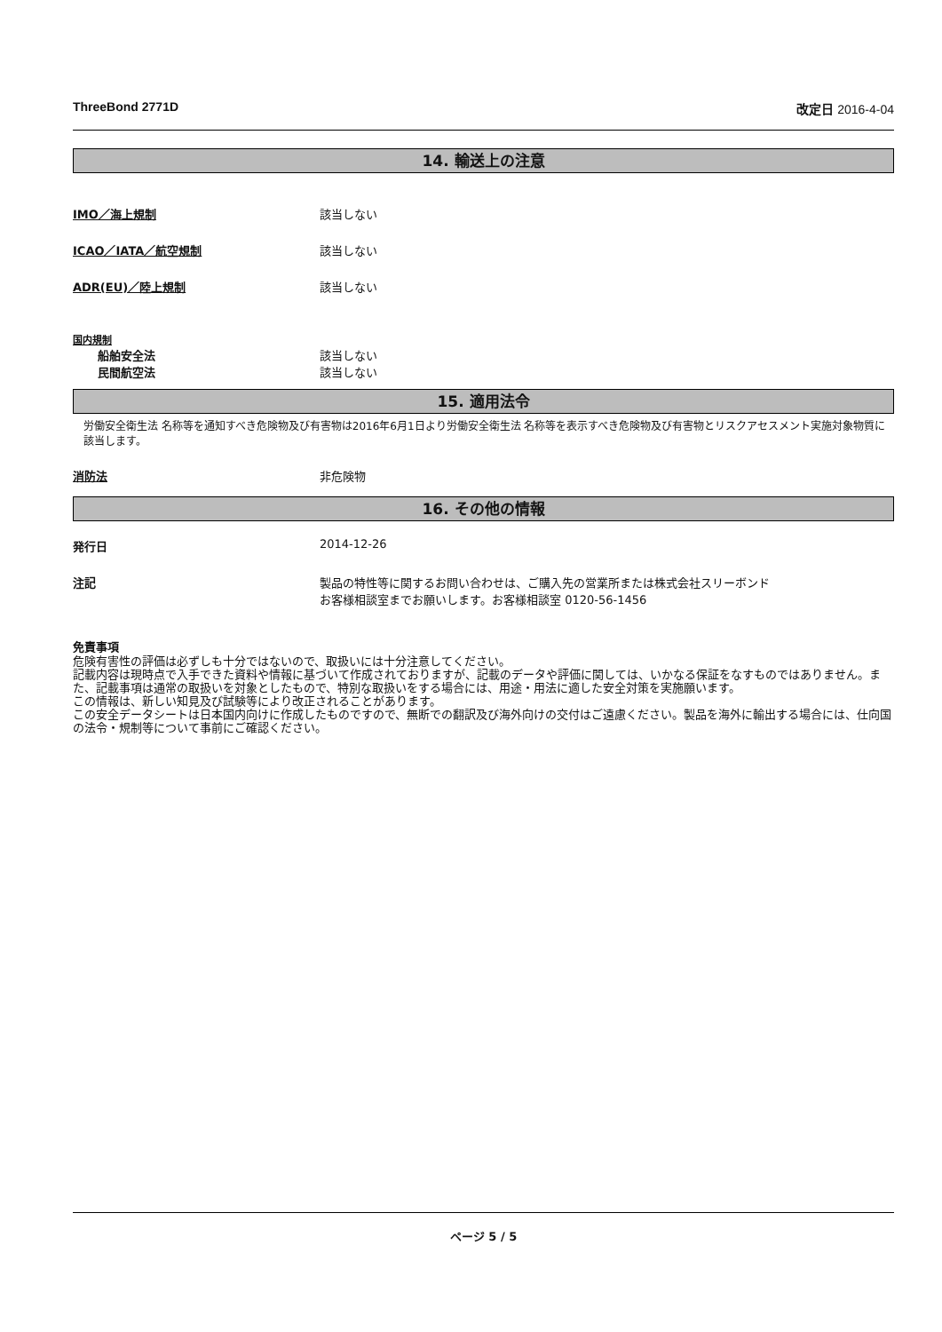ThreeBond 2771D 改定日 2016-4-04
14. 輸送上の注意
IMO／海上規制 該当しない
ICAO／IATA／航空規制 該当しない
ADR(EU)／陸上規制 該当しない
国内規制
船舶安全法 該当しない
民間航空法 該当しない
15. 適用法令
労働安全衛生法 名称等を通知すべき危険物及び有害物は2016年6月1日より労働安全衛生法 名称等を表示すべき危険物及び有害物とリスクアセスメント実施対象物質に該当します。
消防法 非危険物
16. その他の情報
発行日 2014-12-26
注記 製品の特性等に関するお問い合わせは、ご購入先の営業所または株式会社スリーボンド
お客様相談室までお願いします。お客様相談室 0120-56-1456
免責事項
危険有害性の評価は必ずしも十分ではないので、取扱いには十分注意してください。
記載内容は現時点で入手できた資料や情報に基づいて作成されておりますが、記載のデータや評価に関しては、いかなる保証をなすものではありません。また、記載事項は通常の取扱いを対象としたもので、特別な取扱いをする場合には、用途・用法に適した安全対策を実施願います。
この情報は、新しい知見及び試験等により改正されることがあります。
この安全データシートは日本国内向けに作成したものですので、無断での翻訳及び海外向けの交付はご遠慮ください。製品を海外に輸出する場合には、仕向国の法令・規制等について事前にご確認ください。
ページ 5 / 5